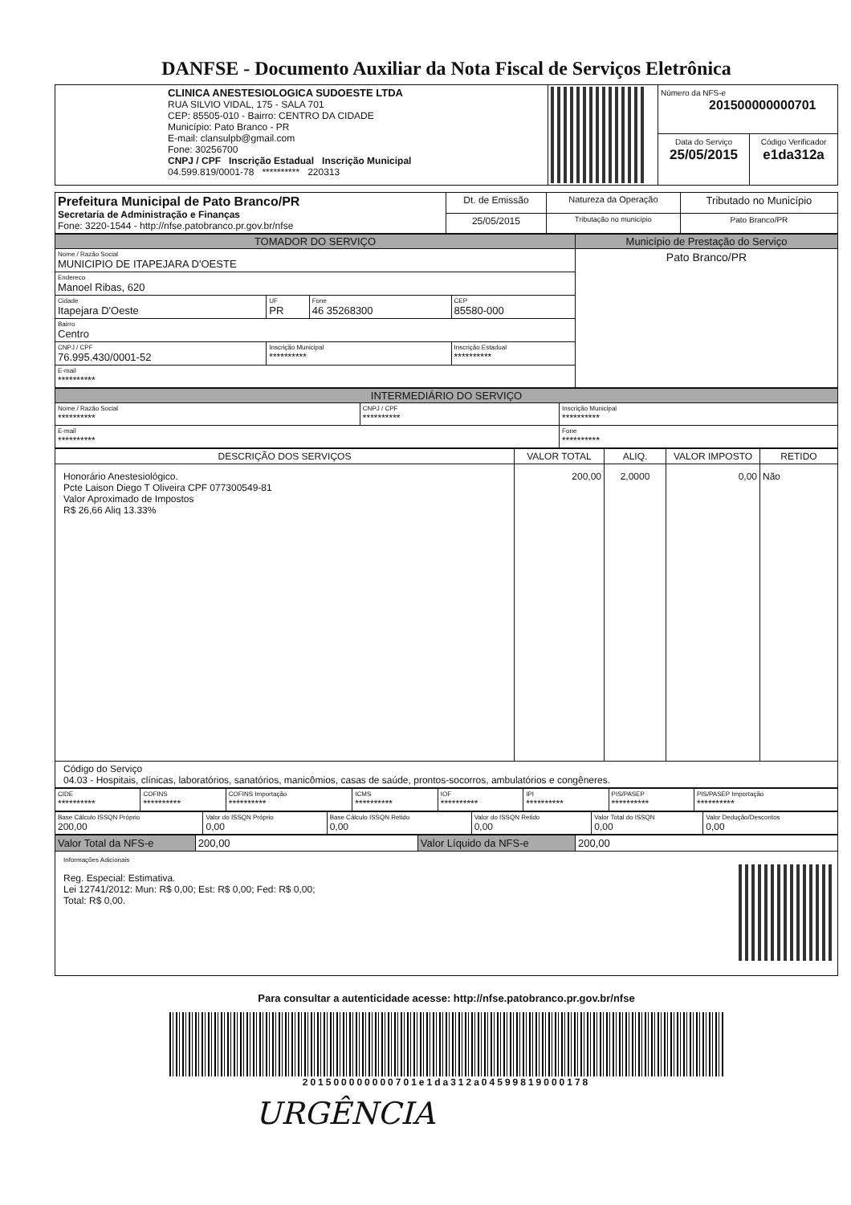DANFSE - Documento Auxiliar da Nota Fiscal de Serviços Eletrônica
| CLINICA ANESTESIOLOGICA SUDOESTE LTDA RUA SILVIO VIDAL, 175 - SALA 701 CEP: 85505-010 - Bairro: CENTRO DA CIDADE Município: Pato Branco - PR E-mail: clansulpb@gmail.com Fone: 30256700 CNPJ / CPF Inscrição Estadual Inscrição Municipal 04.599.819/0001-78 ********** 220313 | | Número da NFS-e 201500000000701 | |
| | | Data do Serviço 25/05/2015 | Código Verificador e1da312a |
| Prefeitura Municipal de Pato Branco/PR Secretaria de Administração e Finanças Fone: 3220-1544 - http://nfse.patobranco.pr.gov.br/nfse | Dt. de Emissão | Natureza da Operação | Tributado no Município |
| | 25/05/2015 | Tributação no município | Pato Branco/PR |
| TOMADOR DO SERVIÇO | | | | Município de Prestação do Serviço |
| Nome / Razão Social MUNICIPIO DE ITAPEJARA D'OESTE | | | | Pato Branco/PR |
| Endereco Manoel Ribas, 620 | | | | |
| Cidade Itapejara D'Oeste | UF PR | Fone 46 35268300 | CEP 85580-000 | |
| Bairro Centro | | | | |
| CNPJ / CPF 76.995.430/0001-52 | Inscrição Municipal ********** | | Inscrição Estadual ********** | |
| E-mail ********** | | | | |
| INTERMEDIÁRIO DO SERVIÇO | | |
| Nome / Razão Social ********** | CNPJ / CPF ********** | Inscrição Municipal ********** |
| E-mail ********** | | Fone ********** |
| DESCRIÇÃO DOS SERVIÇOS | VALOR TOTAL | ALIQ. | VALOR IMPOSTO | RETIDO |
| --- | --- | --- | --- | --- |
| Honorário Anestesiológico. Pcte Laison Diego T Oliveira CPF 077300549-81 Valor Aproximado de Impostos R$ 26,66 Aliq 13.33% | 200,00 | 2,0000 | 0,00 | Não |
| Código do Serviço 04.03 - Hospitais, clínicas, laboratórios, sanatórios, manicômios, casas de saúde, prontos-socorros, ambulatórios e congêneres. | | | | |
| CIDE ********** | COFINS ********** | COFINS Importação ********** | ICMS ********** | IOF ********** | IPI ********** | PIS/PASEP ********** | PIS/PASEP Importação ********** |
| Base Cálculo ISSQN Próprio 200,00 | Valor do ISSQN Próprio 0,00 | Base Cálculo ISSQN Retido 0,00 | Valor do ISSQN Retido 0,00 | Valor Total do ISSQN 0,00 | Valor Dedução/Descontos 0,00 |
| Valor Total da NFS-e | 200,00 | Valor Líquido da NFS-e | 200,00 |
| Informações Adicionais Reg. Especial: Estimativa. Lei 12741/2012: Mun: R$ 0,00; Est: R$ 0,00; Fed: R$ 0,00; Total: R$ 0,00. | | | |
Para consultar a autenticidade acesse: http://nfse.patobranco.pr.gov.br/nfse
201500000000701e1da312a04599819000178
URGÊNCIA